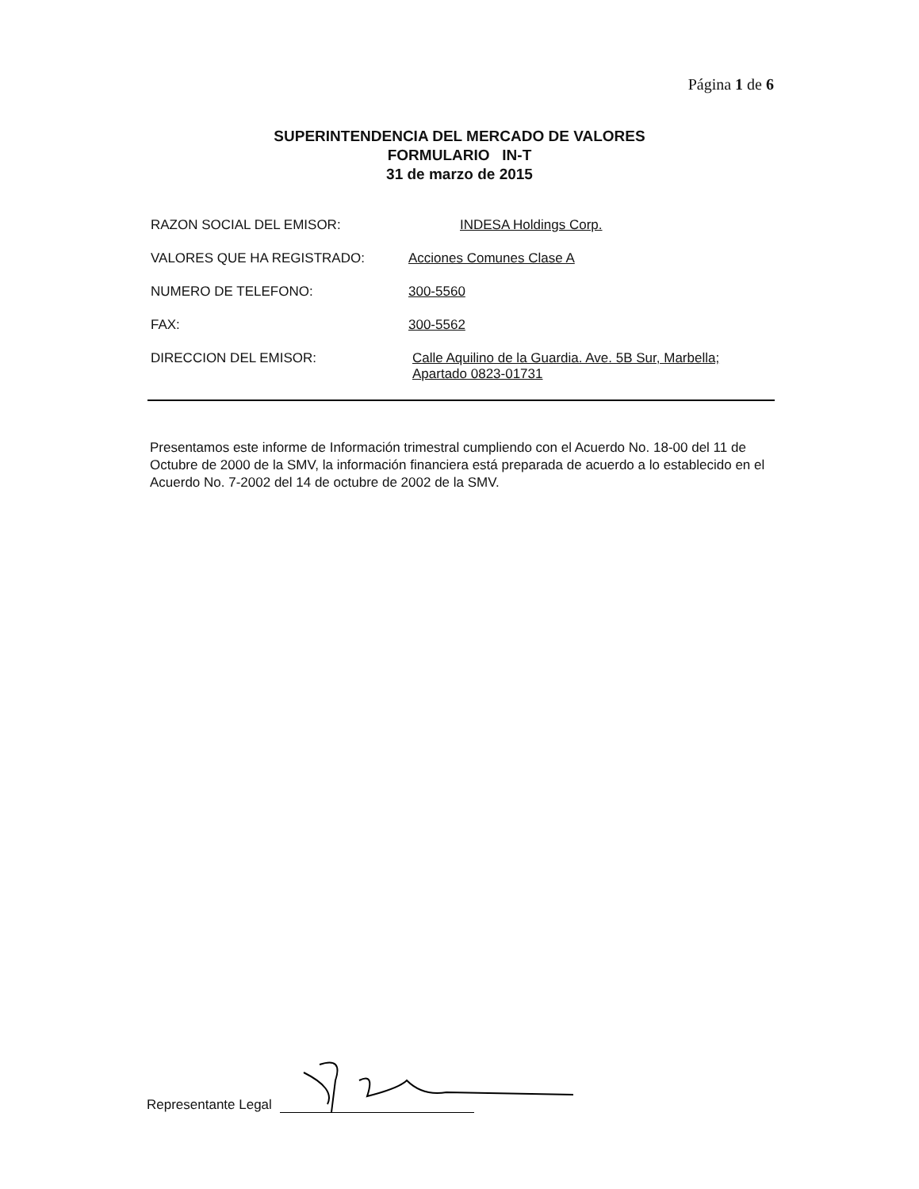Página 1 de 6
SUPERINTENDENCIA DEL MERCADO DE VALORES
FORMULARIO IN-T
31 de marzo de 2015
RAZON SOCIAL DEL EMISOR: INDESA Holdings Corp.
VALORES QUE HA REGISTRADO: Acciones Comunes Clase A
NUMERO DE TELEFONO: 300-5560
FAX: 300-5562
DIRECCION DEL EMISOR: Calle Aquilino de la Guardia. Ave. 5B Sur, Marbella;
Apartado 0823-01731
Presentamos este informe de Información trimestral cumpliendo con el Acuerdo No. 18-00 del 11 de Octubre de 2000 de la SMV, la información financiera está preparada de acuerdo a lo establecido en el Acuerdo No. 7-2002 del 14 de octubre de 2002 de la SMV.
Representante Legal